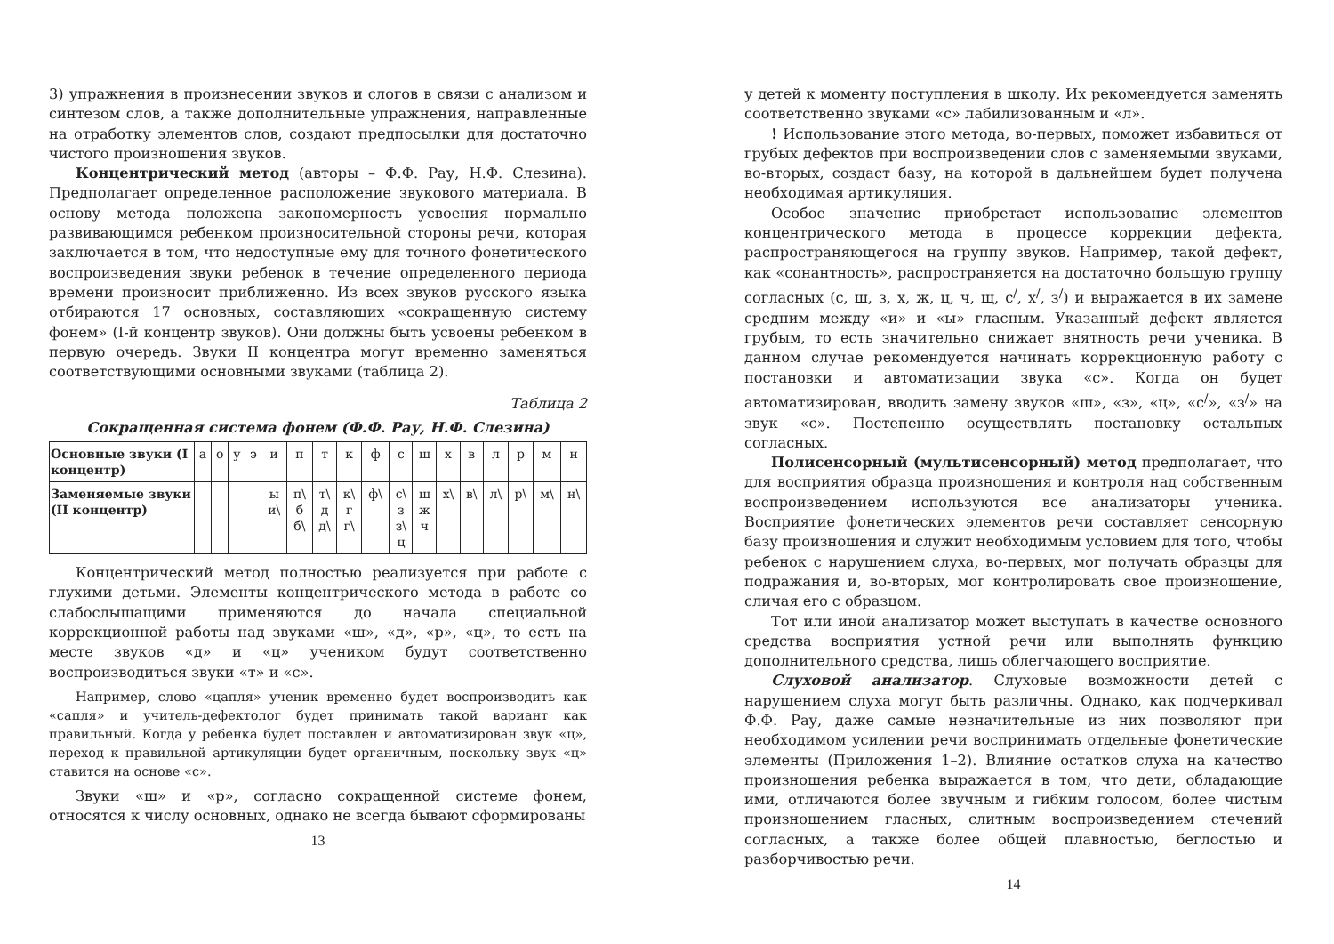3) упражнения в произнесении звуков и слогов в связи с анализом и синтезом слов, а также дополнительные упражнения, направленные на отработку элементов слов, создают предпосылки для достаточно чистого произношения звуков.
Концентрический метод (авторы – Ф.Ф. Рау, Н.Ф. Слезина). Предполагает определенное расположение звукового материала. В основу метода положена закономерность усвоения нормально развивающимся ребенком произносительной стороны речи, которая заключается в том, что недоступные ему для точного фонетического воспроизведения звуки ребенок в течение определенного периода времени произносит приближенно. Из всех звуков русского языка отбираются 17 основных, составляющих «сокращенную систему фонем» (I-й концентр звуков). Они должны быть усвоены ребенком в первую очередь. Звуки II концентра могут временно заменяться соответствующими основными звуками (таблица 2).
Таблица 2
Сокращенная система фонем (Ф.Ф. Рау, Н.Ф. Слезина)
| Основные звуки (I концентр) | а | о | у | э | и | п | т | к | ф | с | ш | х | в | л | р | м | н |
| Заменяемые звуки (II концентр) | | | | | ы и\ | п\ б б\ | т\ д д\ | к\ г г\ | ф\ | с\ з з\ ц | ш ж ч | х\ | в\ | л\ | р\ | м\ | н\ |
Концентрический метод полностью реализуется при работе с глухими детьми. Элементы концентрического метода в работе со слабослышащими применяются до начала специальной коррекционной работы над звуками «ш», «д», «р», «ц», то есть на месте звуков «д» и «ц» учеником будут соответственно воспроизводиться звуки «т» и «с».
Например, слово «цапля» ученик временно будет воспроизводить как «сапля» и учитель-дефектолог будет принимать такой вариант как правильный. Когда у ребенка будет поставлен и автоматизирован звук «ц», переход к правильной артикуляции будет органичным, поскольку звук «ц» ставится на основе «с».
Звуки «ш» и «р», согласно сокращенной системе фонем, относятся к числу основных, однако не всегда бывают сформированы
13
у детей к моменту поступления в школу. Их рекомендуется заменять соответственно звуками «с» лабилизованным и «л».
! Использование этого метода, во-первых, поможет избавиться от грубых дефектов при воспроизведении слов с заменяемыми звуками, во-вторых, создаст базу, на которой в дальнейшем будет получена необходимая артикуляция.
Особое значение приобретает использование элементов концентрического метода в процессе коррекции дефекта, распространяющегося на группу звуков. Например, такой дефект, как «сонантность», распространяется на достаточно большую группу согласных (с, ш, з, х, ж, ц, ч, щ, с<sup>/</sup>, х<sup>/</sup>, з<sup>/</sup>) и выражается в их замене средним между «и» и «ы» гласным. Указанный дефект является грубым, то есть значительно снижает внятность речи ученика. В данном случае рекомендуется начинать коррекционную работу с постановки и автоматизации звука «с». Когда он будет автоматизирован, вводить замену звуков «ш», «з», «ц», «с<sup>/</sup>», «з<sup>/</sup>» на звук «с». Постепенно осуществлять постановку остальных согласных.
Полисенсорный (мультисенсорный) метод предполагает, что для восприятия образца произношения и контроля над собственным воспроизведением используются все анализаторы ученика. Восприятие фонетических элементов речи составляет сенсорную базу произношения и служит необходимым условием для того, чтобы ребенок с нарушением слуха, во-первых, мог получать образцы для подражания и, во-вторых, мог контролировать свое произношение, сличая его с образцом.
Тот или иной анализатор может выступать в качестве основного средства восприятия устной речи или выполнять функцию дополнительного средства, лишь облегчающего восприятие.
Слуховой анализатор. Слуховые возможности детей с нарушением слуха могут быть различны. Однако, как подчеркивал Ф.Ф. Рау, даже самые незначительные из них позволяют при необходимом усилении речи воспринимать отдельные фонетические элементы (Приложения 1–2). Влияние остатков слуха на качество произношения ребенка выражается в том, что дети, обладающие ими, отличаются более звучным и гибким голосом, более чистым произношением гласных, слитным воспроизведением стечений согласных, а также более общей плавностью, беглостью и разборчивостью речи.
14